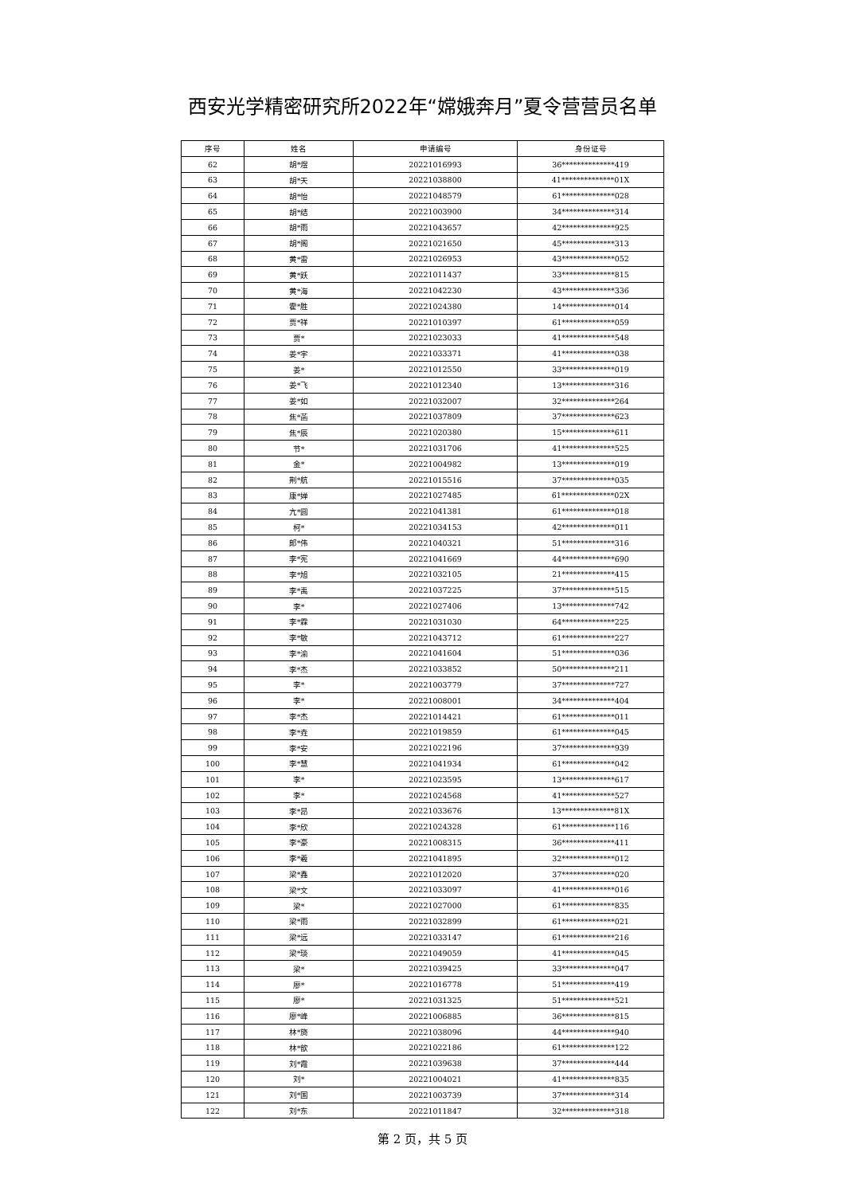西安光学精密研究所2022年“嫦娥奔月”夏令营营员名单
| 序号 | 姓名 | 申请编号 | 身份证号 |
| --- | --- | --- | --- |
| 62 | 胡*煜 | 20221016993 | 36**************419 |
| 63 | 胡*天 | 20221038800 | 41**************01X |
| 64 | 胡*怡 | 20221048579 | 61**************028 |
| 65 | 胡*结 | 20221003900 | 34**************314 |
| 66 | 胡*雨 | 20221043657 | 42**************925 |
| 67 | 胡*阁 | 20221021650 | 45**************313 |
| 68 | 黄*雷 | 20221026953 | 43**************052 |
| 69 | 黄*跃 | 20221011437 | 33**************815 |
| 70 | 黄*海 | 20221042230 | 43**************336 |
| 71 | 霍*胜 | 20221024380 | 14**************014 |
| 72 | 贾*祥 | 20221010397 | 61**************059 |
| 73 | 贾* | 20221023033 | 41**************548 |
| 74 | 姜*宇 | 20221033371 | 41**************038 |
| 75 | 姜* | 20221012550 | 33**************019 |
| 76 | 姜*飞 | 20221012340 | 13**************316 |
| 77 | 姜*如 | 20221032007 | 32**************264 |
| 78 | 焦*菡 | 20221037809 | 37**************623 |
| 79 | 焦*辰 | 20221020380 | 15**************611 |
| 80 | 节* | 20221031706 | 41**************525 |
| 81 | 金* | 20221004982 | 13**************019 |
| 82 | 荆*航 | 20221015516 | 37**************035 |
| 83 | 康*婵 | 20221027485 | 61**************02X |
| 84 | 亢*圆 | 20221041381 | 61**************018 |
| 85 | 柯* | 20221034153 | 42**************011 |
| 86 | 郎*伟 | 20221040321 | 51**************316 |
| 87 | 李*宪 | 20221041669 | 44**************690 |
| 88 | 李*旭 | 20221032105 | 21**************415 |
| 89 | 李*禹 | 20221037225 | 37**************515 |
| 90 | 李* | 20221027406 | 13**************742 |
| 91 | 李*霖 | 20221031030 | 64**************225 |
| 92 | 李*敏 | 20221043712 | 61**************227 |
| 93 | 李*渝 | 20221041604 | 51**************036 |
| 94 | 李*杰 | 20221033852 | 50**************211 |
| 95 | 李* | 20221003779 | 37**************727 |
| 96 | 李* | 20221008001 | 34**************404 |
| 97 | 李*杰 | 20221014421 | 61**************011 |
| 98 | 李*垚 | 20221019859 | 61**************045 |
| 99 | 李*安 | 20221022196 | 37**************939 |
| 100 | 李*慧 | 20221041934 | 61**************042 |
| 101 | 李* | 20221023595 | 13**************617 |
| 102 | 李* | 20221024568 | 41**************527 |
| 103 | 李*昂 | 20221033676 | 13**************81X |
| 104 | 李*欣 | 20221024328 | 61**************116 |
| 105 | 李*豪 | 20221008315 | 36**************411 |
| 106 | 李*羲 | 20221041895 | 32**************012 |
| 107 | 梁*鑫 | 20221012020 | 37**************020 |
| 108 | 梁*文 | 20221033097 | 41**************016 |
| 109 | 梁* | 20221027000 | 61**************835 |
| 110 | 梁*雨 | 20221032899 | 61**************021 |
| 111 | 梁*远 | 20221033147 | 61**************216 |
| 112 | 梁*琰 | 20221049059 | 41**************045 |
| 113 | 梁* | 20221039425 | 33**************047 |
| 114 | 廖* | 20221016778 | 51**************419 |
| 115 | 廖* | 20221031325 | 51**************521 |
| 116 | 廖*峰 | 20221006885 | 36**************815 |
| 117 | 林*旖 | 20221038096 | 44**************940 |
| 118 | 林*歆 | 20221022186 | 61**************122 |
| 119 | 刘*霞 | 20221039638 | 37**************444 |
| 120 | 刘* | 20221004021 | 41**************835 |
| 121 | 刘*国 | 20221003739 | 37**************314 |
| 122 | 刘*东 | 20221011847 | 32**************318 |
第 2 页，共 5 页